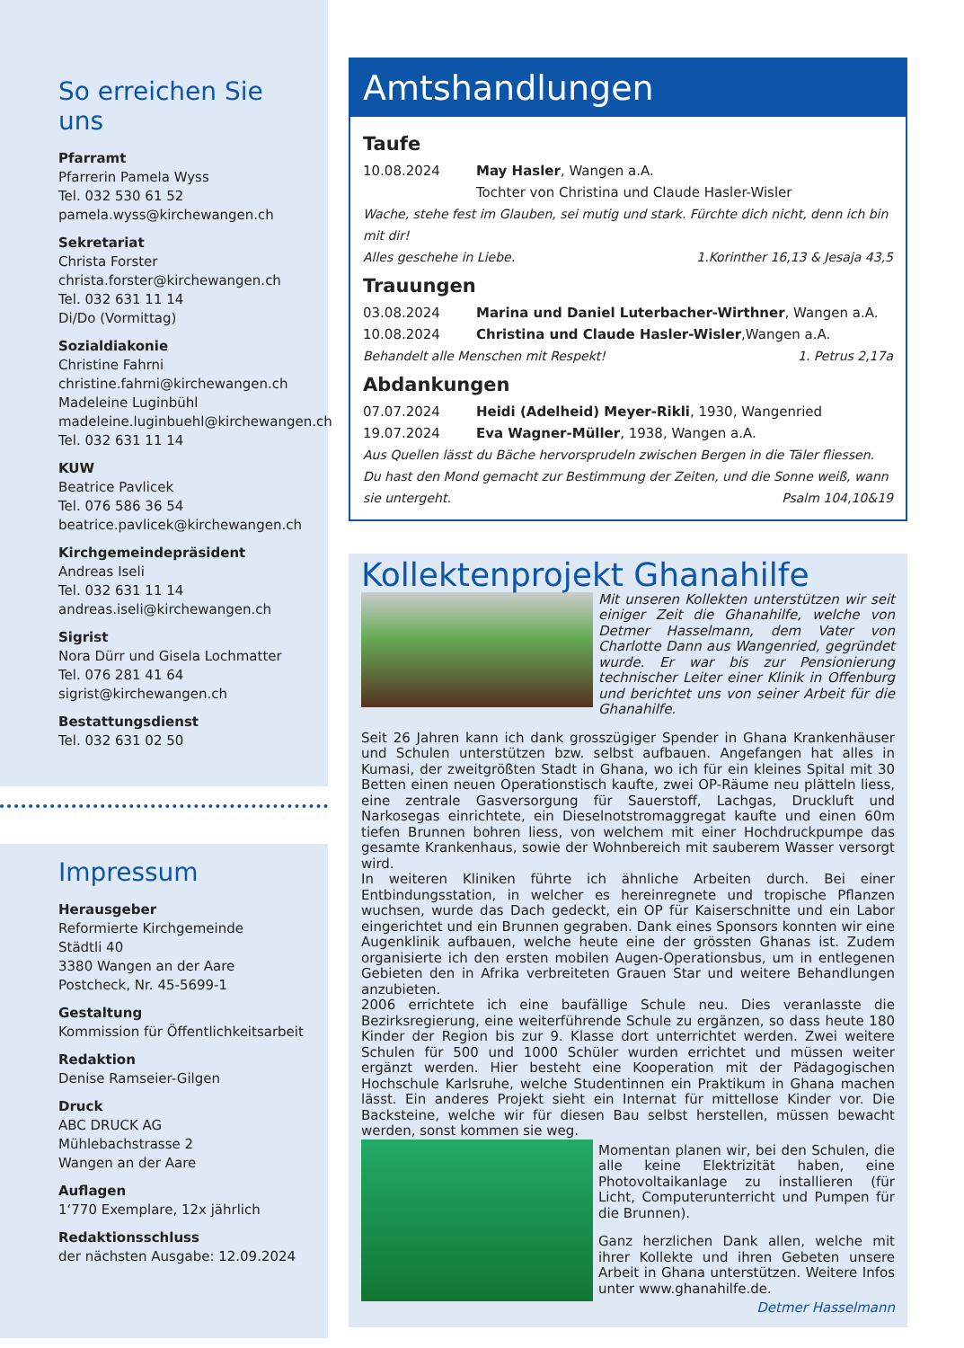So erreichen Sie uns
Pfarramt
Pfarrerin Pamela Wyss
Tel. 032 530 61 52
pamela.wyss@kirchewangen.ch
Sekretariat
Christa Forster
christa.forster@kirchewangen.ch
Tel. 032 631 11 14
Di/Do (Vormittag)
Sozialdiakonie
Christine Fahrni
christine.fahrni@kirchewangen.ch
Madeleine Luginbühl
madeleine.luginbuehl@kirchewangen.ch
Tel. 032 631 11 14
KUW
Beatrice Pavlicek
Tel. 076 586 36 54
beatrice.pavlicek@kirchewangen.ch
Kirchgemeindepräsident
Andreas Iseli
Tel. 032 631 11 14
andreas.iseli@kirchewangen.ch
Sigrist
Nora Dürr und Gisela Lochmatter
Tel. 076 281 41 64
sigrist@kirchewangen.ch
Bestattungsdienst
Tel. 032 631 02 50
Impressum
Herausgeber
Reformierte Kirchgemeinde
Städtli 40
3380 Wangen an der Aare
Postcheck, Nr. 45-5699-1
Gestaltung
Kommission für Öffentlichkeitsarbeit
Redaktion
Denise Ramseier-Gilgen
Druck
ABC DRUCK AG
Mühlebachstrasse 2
Wangen an der Aare
Auflagen
1‘770 Exemplare, 12x jährlich
Redaktionsschluss
der nächsten Ausgabe: 12.09.2024
Amtshandlungen
Taufe
10.08.2024 May Hasler, Wangen a.A.
Tochter von Christina und Claude Hasler-Wisler
Wache, stehe fest im Glauben, sei mutig und stark. Fürchte dich nicht, denn ich bin mit dir!
Alles geschehe in Liebe. 1.Korinther 16,13 & Jesaja 43,5
Trauungen
03.08.2024 Marina und Daniel Luterbacher-Wirthner, Wangen a.A.
10.08.2024 Christina und Claude Hasler-Wisler,Wangen a.A.
Behandelt alle Menschen mit Respekt! 1. Petrus 2,17a
Abdankungen
07.07.2024 Heidi (Adelheid) Meyer-Rikli, 1930, Wangenried
19.07.2024 Eva Wagner-Müller, 1938, Wangen a.A.
Aus Quellen lässt du Bäche hervorsprudeln zwischen Bergen in die Täler fliessen.
Du hast den Mond gemacht zur Bestimmung der Zeiten, und die Sonne weiß, wann
sie untergeht. Psalm 104,10&19
Kollektenprojekt Ghanahilfe
Mit unseren Kollekten unterstützen wir seit einiger Zeit die Ghanahilfe, welche von Detmer Hasselmann, dem Vater von Charlotte Dann aus Wangenried, gegründet wurde. Er war bis zur Pensionierung technischer Leiter einer Klinik in Offenburg und berichtet uns von seiner Arbeit für die Ghanahilfe.
Seit 26 Jahren kann ich dank grosszügiger Spender in Ghana Krankenhäuser und Schulen unterstützen bzw. selbst aufbauen. Angefangen hat alles in Kumasi, der zweitgrößten Stadt in Ghana, wo ich für ein kleines Spital mit 30 Betten einen neuen Operationstisch kaufte, zwei OP-Räume neu plätteln liess, eine zentrale Gasversorgung für Sauerstoff, Lachgas, Druckluft und Narkosegas einrichtete, ein Dieselnotstromaggregat kaufte und einen 60m tiefen Brunnen bohren liess, von welchem mit einer Hochdruckpumpe das gesamte Krankenhaus, sowie der Wohnbereich mit sauberem Wasser versorgt wird.
In weiteren Kliniken führte ich ähnliche Arbeiten durch. Bei einer Entbindungsstation, in welcher es hereinregnete und tropische Pflanzen wuchsen, wurde das Dach gedeckt, ein OP für Kaiserschnitte und ein Labor eingerichtet und ein Brunnen gegraben. Dank eines Sponsors konnten wir eine Augenklinik aufbauen, welche heute eine der grössten Ghanas ist. Zudem organisierte ich den ersten mobilen Augen-Operationsbus, um in entlegenen Gebieten den in Afrika verbreiteten Grauen Star und weitere Behandlungen anzubieten.
2006 errichtete ich eine baufällige Schule neu. Dies veranlasste die Bezirksregierung, eine weiterführende Schule zu ergänzen, so dass heute 180 Kinder der Region bis zur 9. Klasse dort unterrichtet werden. Zwei weitere Schulen für 500 und 1000 Schüler wurden errichtet und müssen weiter ergänzt werden. Hier besteht eine Kooperation mit der Pädagogischen Hochschule Karlsruhe, welche Studentinnen ein Praktikum in Ghana machen lässt. Ein anderes Projekt sieht ein Internat für mittellose Kinder vor. Die Backsteine, welche wir für diesen Bau selbst herstellen, müssen bewacht werden, sonst kommen sie weg.
Momentan planen wir, bei den Schulen, die alle keine Elektrizität haben, eine Photovoltaikanlage zu installieren (für Licht, Computerunterricht und Pumpen für die Brunnen).
Ganz herzlichen Dank allen, welche mit ihrer Kollekte und ihren Gebeten unsere Arbeit in Ghana unterstützen. Weitere Infos unter www.ghanahilfe.de.
Detmer Hasselmann